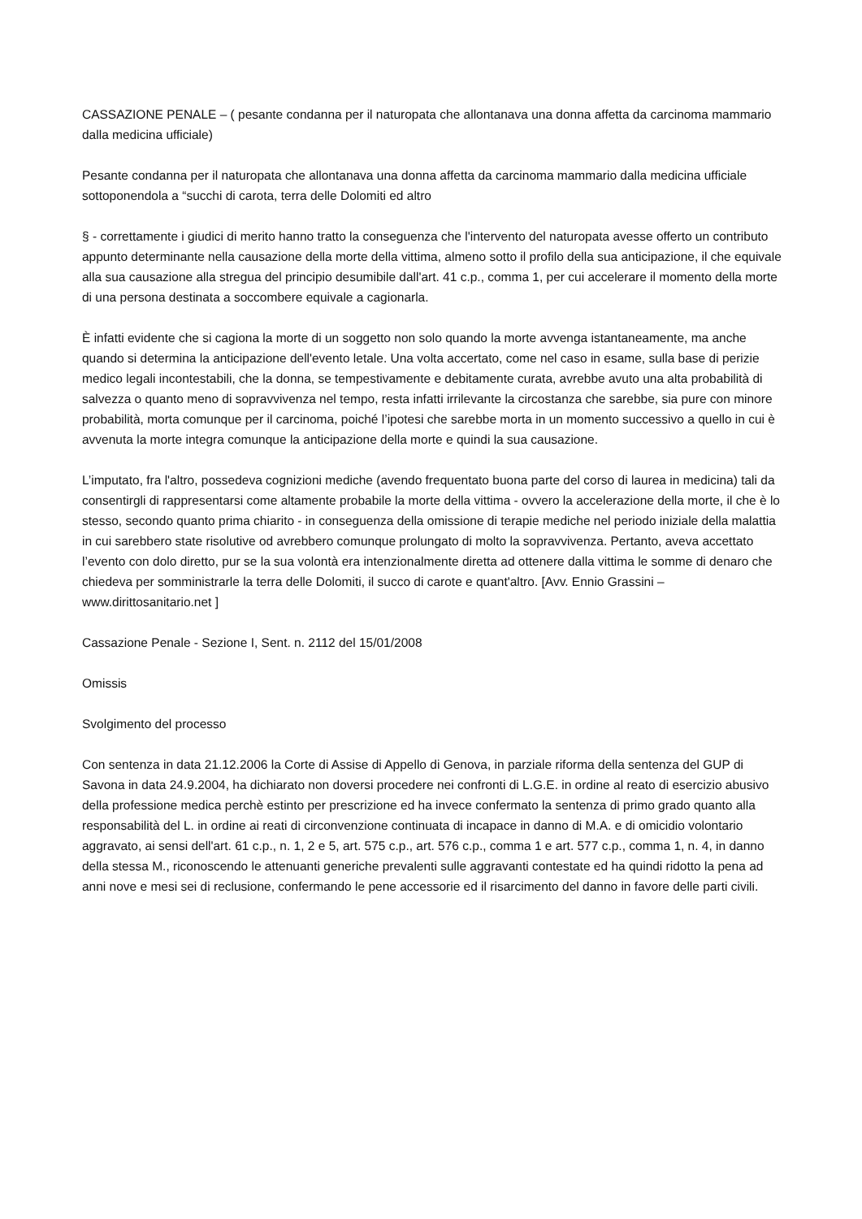CASSAZIONE PENALE – ( pesante condanna per il naturopata che allontanava una donna affetta da carcinoma mammario dalla medicina ufficiale)
Pesante condanna per il naturopata che allontanava una donna affetta da carcinoma mammario dalla medicina ufficiale sottoponendola a “succhi di carota, terra delle Dolomiti ed altro
§ - correttamente i giudici di merito hanno tratto la conseguenza che l'intervento del naturopata avesse offerto un contributo appunto determinante nella causazione della morte della vittima, almeno sotto il profilo della sua anticipazione, il che equivale alla sua causazione alla stregua del principio desumibile dall'art. 41 c.p., comma 1, per cui accelerare il momento della morte di una persona destinata a soccombere equivale a cagionarla.
È infatti evidente che si cagiona la morte di un soggetto non solo quando la morte avvenga istantaneamente, ma anche quando si determina la anticipazione dell'evento letale. Una volta accertato, come nel caso in esame, sulla base di perizie medico legali incontestabili, che la donna, se tempestivamente e debitamente curata, avrebbe avuto una alta probabilità di salvezza o quanto meno di sopravvivenza nel tempo, resta infatti irrilevante la circostanza che sarebbe, sia pure con minore probabilità, morta comunque per il carcinoma, poiché l’ipotesi che sarebbe morta in un momento successivo a quello in cui è avvenuta la morte integra comunque la anticipazione della morte e quindi la sua causazione.
L’imputato, fra l'altro, possedeva cognizioni mediche (avendo frequentato buona parte del corso di laurea in medicina) tali da consentirgli di rappresentarsi come altamente probabile la morte della vittima - ovvero la accelerazione della morte, il che è lo stesso, secondo quanto prima chiarito - in conseguenza della omissione di terapie mediche nel periodo iniziale della malattia in cui sarebbero state risolutive od avrebbero comunque prolungato di molto la sopravvivenza. Pertanto, aveva accettato l’evento con dolo diretto, pur se la sua volontà era intenzionalmente diretta ad ottenere dalla vittima le somme di denaro che chiedeva per somministrarle la terra delle Dolomiti, il succo di carote e quant'altro. [Avv. Ennio Grassini – www.dirittosanitario.net ]
Cassazione Penale - Sezione I, Sent. n. 2112 del 15/01/2008
Omissis
Svolgimento del processo
Con sentenza in data 21.12.2006 la Corte di Assise di Appello di Genova, in parziale riforma della sentenza del GUP di Savona in data 24.9.2004, ha dichiarato non doversi procedere nei confronti di L.G.E. in ordine al reato di esercizio abusivo della professione medica perchè estinto per prescrizione ed ha invece confermato la sentenza di primo grado quanto alla responsabilità del L. in ordine ai reati di circonvenzione continuata di incapace in danno di M.A. e di omicidio volontario aggravato, ai sensi dell'art. 61 c.p., n. 1, 2 e 5, art. 575 c.p., art. 576 c.p., comma 1 e art. 577 c.p., comma 1, n. 4, in danno della stessa M., riconoscendo le attenuanti generiche prevalenti sulle aggravanti contestate ed ha quindi ridotto la pena ad anni nove e mesi sei di reclusione, confermando le pene accessorie ed il risarcimento del danno in favore delle parti civili.